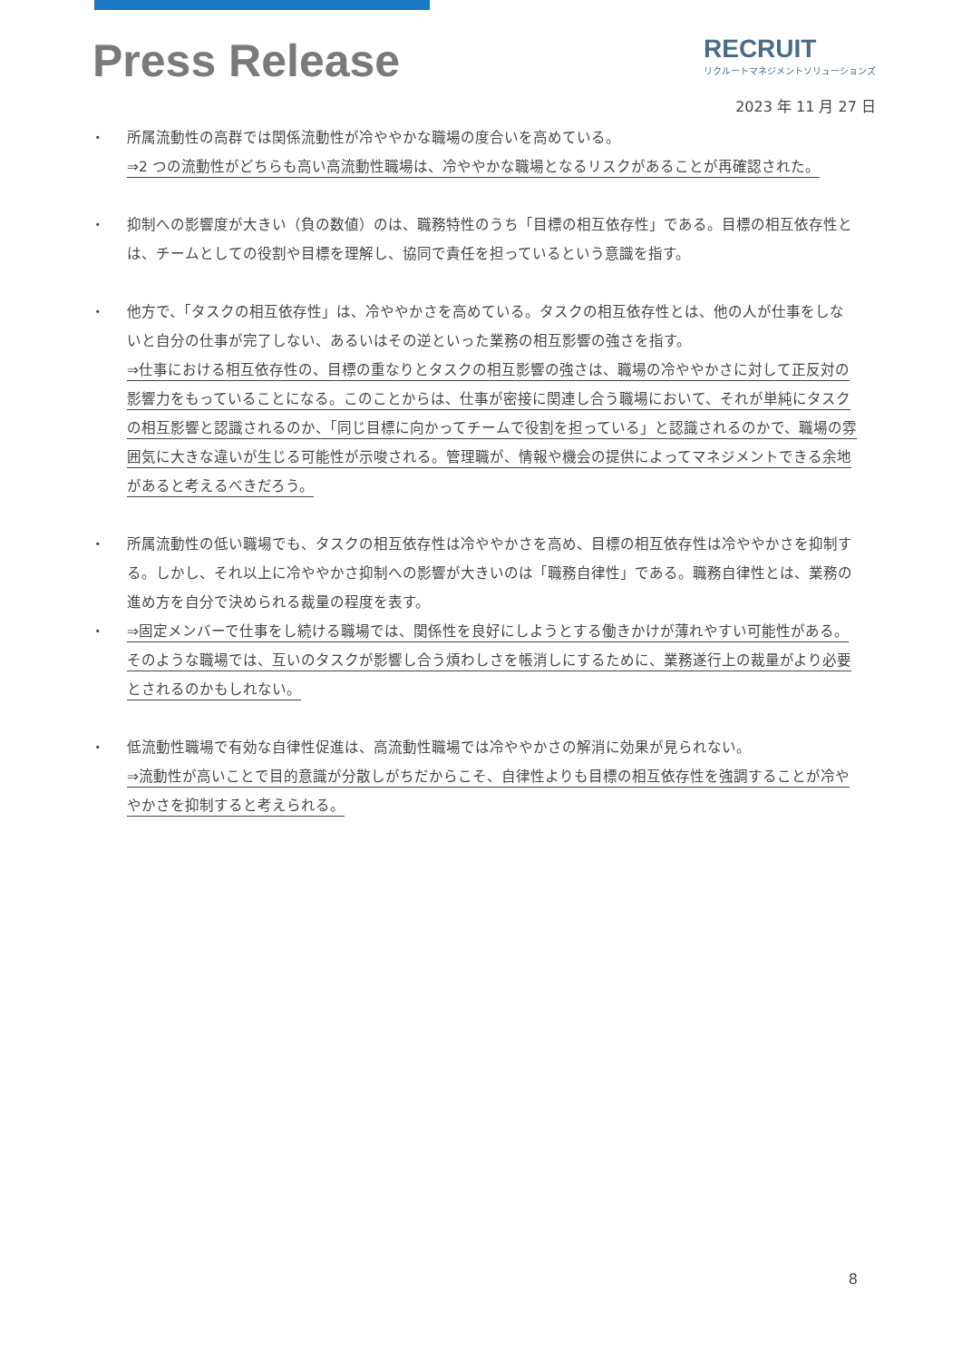Press Release
RECRUIT
リクルートマネジメントソリューションズ
2023 年 11 月 27 日
・ 所属流動性の高群では関係流動性が冷ややかな職場の度合いを高めている。
⇒2 つの流動性がどちらも高い高流動性職場は、冷ややかな職場となるリスクがあることが再確認された。
・ 抑制への影響度が大きい（負の数値）のは、職務特性のうち「目標の相互依存性」である。目標の相互依存性とは、チームとしての役割や目標を理解し、協同で責任を担っているという意識を指す。
・ 他方で、「タスクの相互依存性」は、冷ややかさを高めている。タスクの相互依存性とは、他の人が仕事をしないと自分の仕事が完了しない、あるいはその逆といった業務の相互影響の強さを指す。
⇒仕事における相互依存性の、目標の重なりとタスクの相互影響の強さは、職場の冷ややかさに対して正反対の影響力をもっていることになる。このことからは、仕事が密接に関連し合う職場において、それが単純にタスクの相互影響と認識されるのか、「同じ目標に向かってチームで役割を担っている」と認識されるのかで、職場の雰囲気に大きな違いが生じる可能性が示唆される。管理職が、情報や機会の提供によってマネジメントできる余地があると考えるべきだろう。
・ 所属流動性の低い職場でも、タスクの相互依存性は冷ややかさを高め、目標の相互依存性は冷ややかさを抑制する。しかし、それ以上に冷ややかさ抑制への影響が大きいのは「職務自律性」である。職務自律性とは、業務の進め方を自分で決められる裁量の程度を表す。
・ ⇒固定メンバーで仕事をし続ける職場では、関係性を良好にしようとする働きかけが薄れやすい可能性がある。そのような職場では、互いのタスクが影響し合う煩わしさを帳消しにするために、業務遂行上の裁量がより必要とされるのかもしれない。
・ 低流動性職場で有効な自律性促進は、高流動性職場では冷ややかさの解消に効果が見られない。
⇒流動性が高いことで目的意識が分散しがちだからこそ、自律性よりも目標の相互依存性を強調することが冷ややかさを抑制すると考えられる。
8